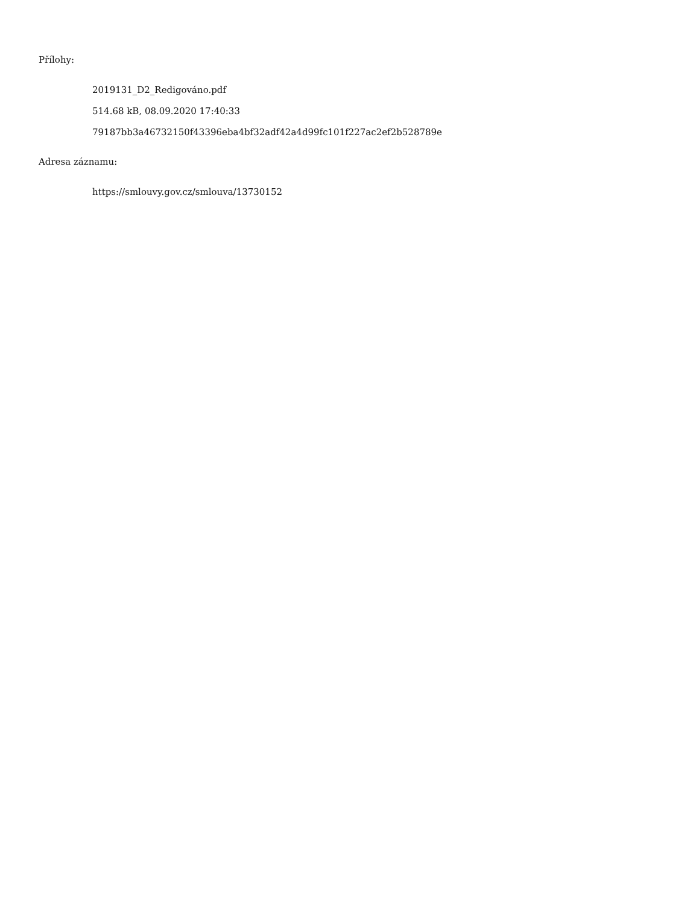Přílohy:
2019131_D2_Redigováno.pdf
514.68 kB, 08.09.2020 17:40:33
79187bb3a46732150f43396eba4bf32adf42a4d99fc101f227ac2ef2b528789e
Adresa záznamu:
https://smlouvy.gov.cz/smlouva/13730152